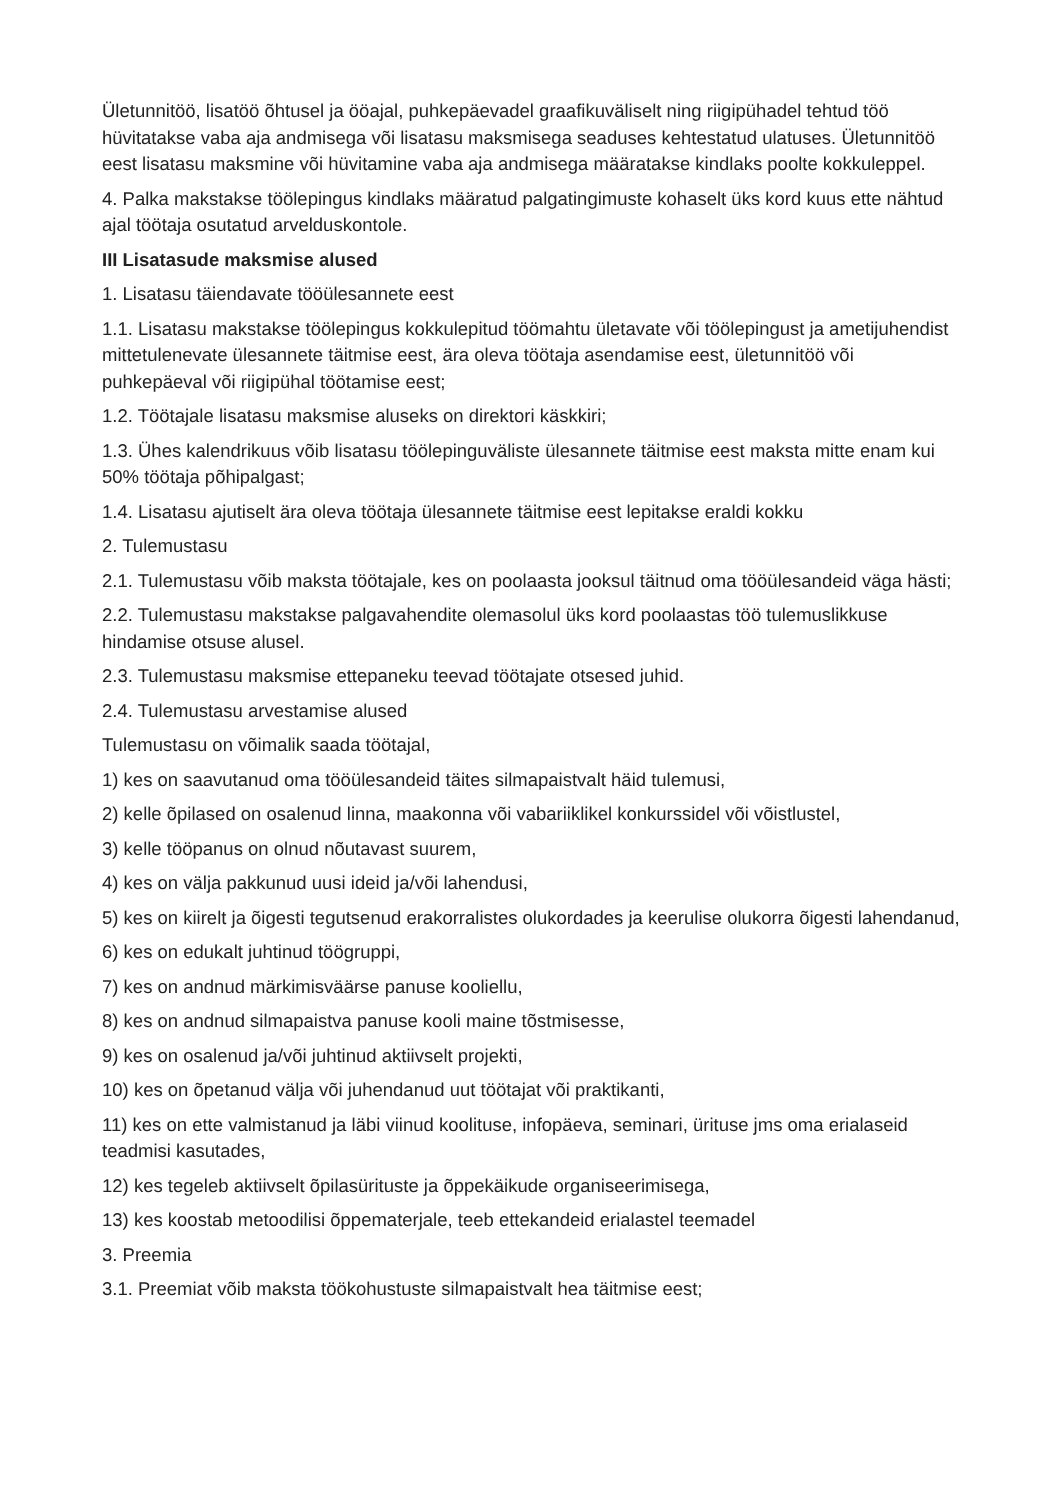Ületunnitöö, lisatöö õhtusel ja ööajal, puhkepäevadel graafikuväliselt ning riigipühadel tehtud töö hüvitatakse vaba aja andmisega või lisatasu maksmisega seaduses kehtestatud ulatuses. Ületunnitöö eest lisatasu maksmine või hüvitamine vaba aja andmisega määratakse kindlaks poolte kokkuleppel.
4. Palka makstakse töölepingus kindlaks määratud palgatingimuste kohaselt üks kord kuus ette nähtud ajal töötaja osutatud arvelduskontole.
III Lisatasude maksmise alused
1. Lisatasu täiendavate tööülesannete eest
1.1. Lisatasu makstakse töölepingus kokkulepitud töömahtu ületavate või töölepingust ja ametijuhendist mittetulenevate ülesannete täitmise eest, ära oleva töötaja asendamise eest, ületunnitöö või puhkepäeval või riigipühal töötamise eest;
1.2. Töötajale lisatasu maksmise aluseks on direktori käskkiri;
1.3. Ühes kalendrikuus võib lisatasu töölepinguväliste ülesannete täitmise eest maksta mitte enam kui 50% töötaja põhipalgast;
1.4. Lisatasu ajutiselt ära oleva töötaja ülesannete täitmise eest lepitakse eraldi kokku
2. Tulemustasu
2.1. Tulemustasu võib maksta töötajale, kes on poolaasta jooksul täitnud oma tööülesandeid väga hästi;
2.2. Tulemustasu makstakse palgavahendite olemasolul üks kord poolaastas töö tulemuslikkuse hindamise otsuse alusel.
2.3. Tulemustasu maksmise ettepaneku teevad töötajate otsesed juhid.
2.4. Tulemustasu arvestamise alused
Tulemustasu on võimalik saada töötajal,
1) kes on saavutanud oma tööülesandeid täites silmapaistvalt häid tulemusi,
2) kelle õpilased on osalenud linna, maakonna või vabariiklikel konkurssidel või võistlustel,
3) kelle tööpanus on olnud nõutavast suurem,
4) kes on välja pakkunud uusi ideid ja/või lahendusi,
5) kes on kiirelt ja õigesti tegutsenud erakorralistes olukordades ja keerulise olukorra õigesti lahendanud,
6) kes on edukalt juhtinud töögruppi,
7) kes on andnud märkimisväärse panuse kooliellu,
8) kes on andnud silmapaistva panuse kooli maine tõstmisesse,
9) kes on osalenud ja/või juhtinud aktiivselt projekti,
10) kes on õpetanud välja või juhendanud uut töötajat või praktikanti,
11) kes on ette valmistanud ja läbi viinud koolituse, infopäeva, seminari, ürituse jms oma erialaseid teadmisi kasutades,
12) kes tegeleb aktiivselt õpilasürituste ja õppekäikude organiseerimisega,
13) kes koostab metoodilisi õppematerjale, teeb ettekandeid erialastel teemadel
3. Preemia
3.1. Preemiat võib maksta töökohustuste silmapaistvalt hea täitmise eest;